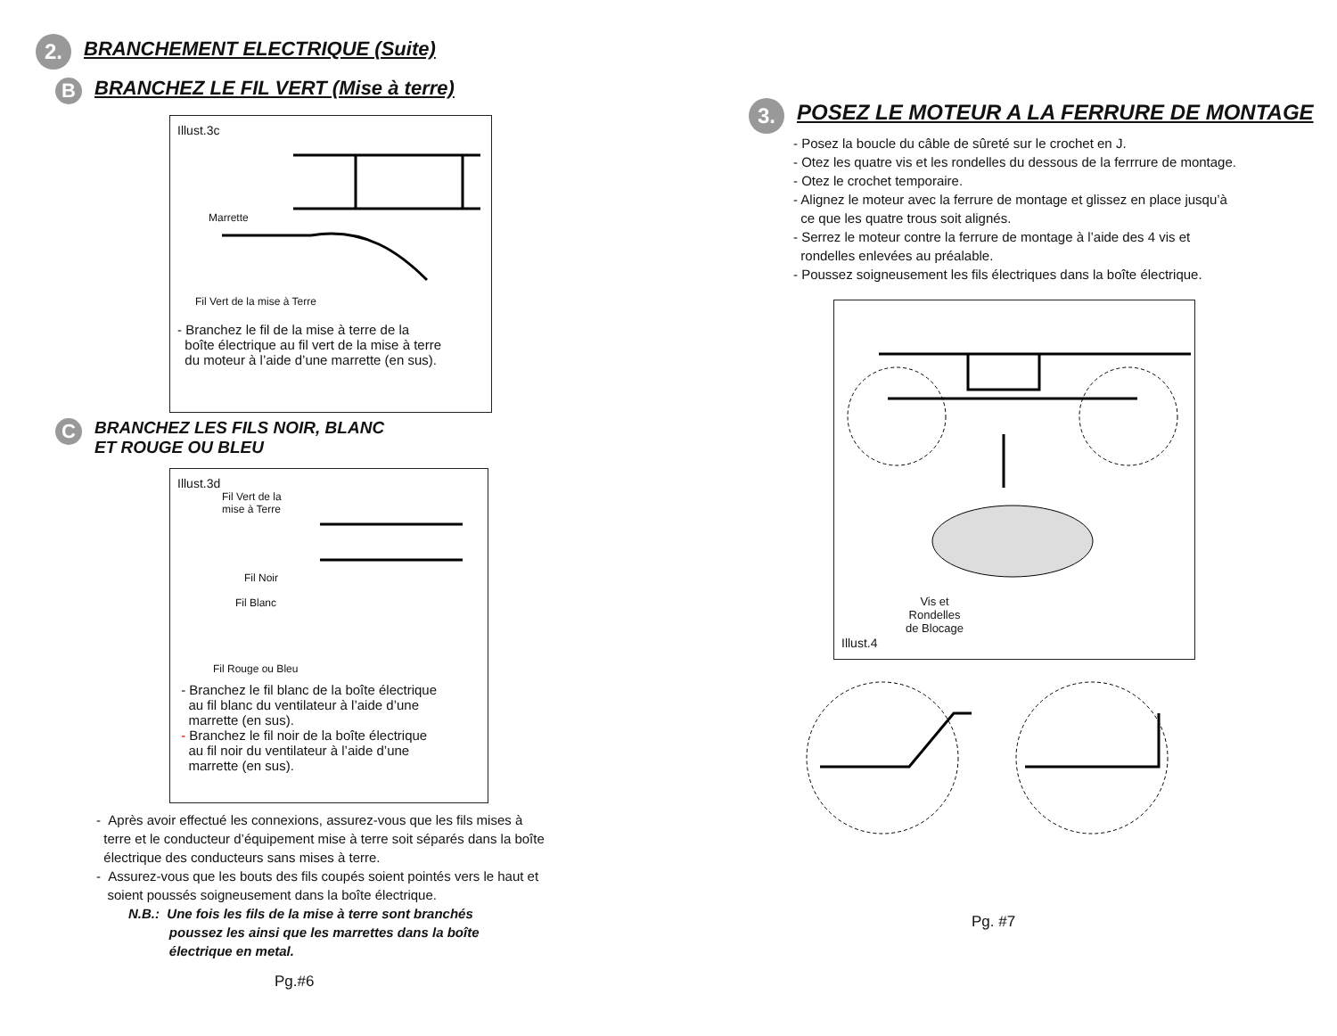2.
BRANCHEMENT ELECTRIQUE (Suite)
B
BRANCHEZ LE FIL VERT (Mise à terre)
Illust.3c
Marrette
Fil Vert de la mise à Terre
- Branchez le fil de la mise à terre de la
boîte électrique au fil vert de la mise à terre
du moteur à l’aide d’une marrette (en sus).
C
BRANCHEZ LES FILS NOIR, BLANC
ET ROUGE OU BLEU
Illust.3d
Fil Vert de la
mise à Terre
Fil Noir
Fil Blanc
Fil Rouge ou Bleu
- Branchez le fil blanc de la boîte électrique
au fil blanc du ventilateur à l’aide d’une
marrette (en sus).
- Branchez le fil noir de la boîte électrique
au fil noir du ventilateur à l’aide d’une
marrette (en sus).
- Après avoir effectué les connexions, assurez-vous que les fils mises à
terre et le conducteur d’équipement mise à terre soit séparés dans la boîte
électrique des conducteurs sans mises à terre.
- Assurez-vous que les bouts des fils coupés soient pointés vers le haut et
soient poussés soigneusement dans la boîte électrique.
N.B.: Une fois les fils de la mise à terre sont branchés
poussez les ainsi que les marrettes dans la boîte
électrique en metal.
Pg.#6
3.
POSEZ LE MOTEUR A LA FERRURE DE MONTAGE
- Posez la boucle du câble de sûreté sur le crochet en J.
- Otez les quatre vis et les rondelles du dessous de la ferrrure de montage.
- Otez le crochet temporaire.
- Alignez le moteur avec la ferrure de montage et glissez en place jusqu’à
ce que les quatre trous soit alignés.
- Serrez le moteur contre la ferrure de montage à l’aide des 4 vis et
rondelles enlevées au préalable.
- Poussez soigneusement les fils électriques dans la boîte électrique.
Vis et
Rondelles
de Blocage
Illust.4
Pg. #7